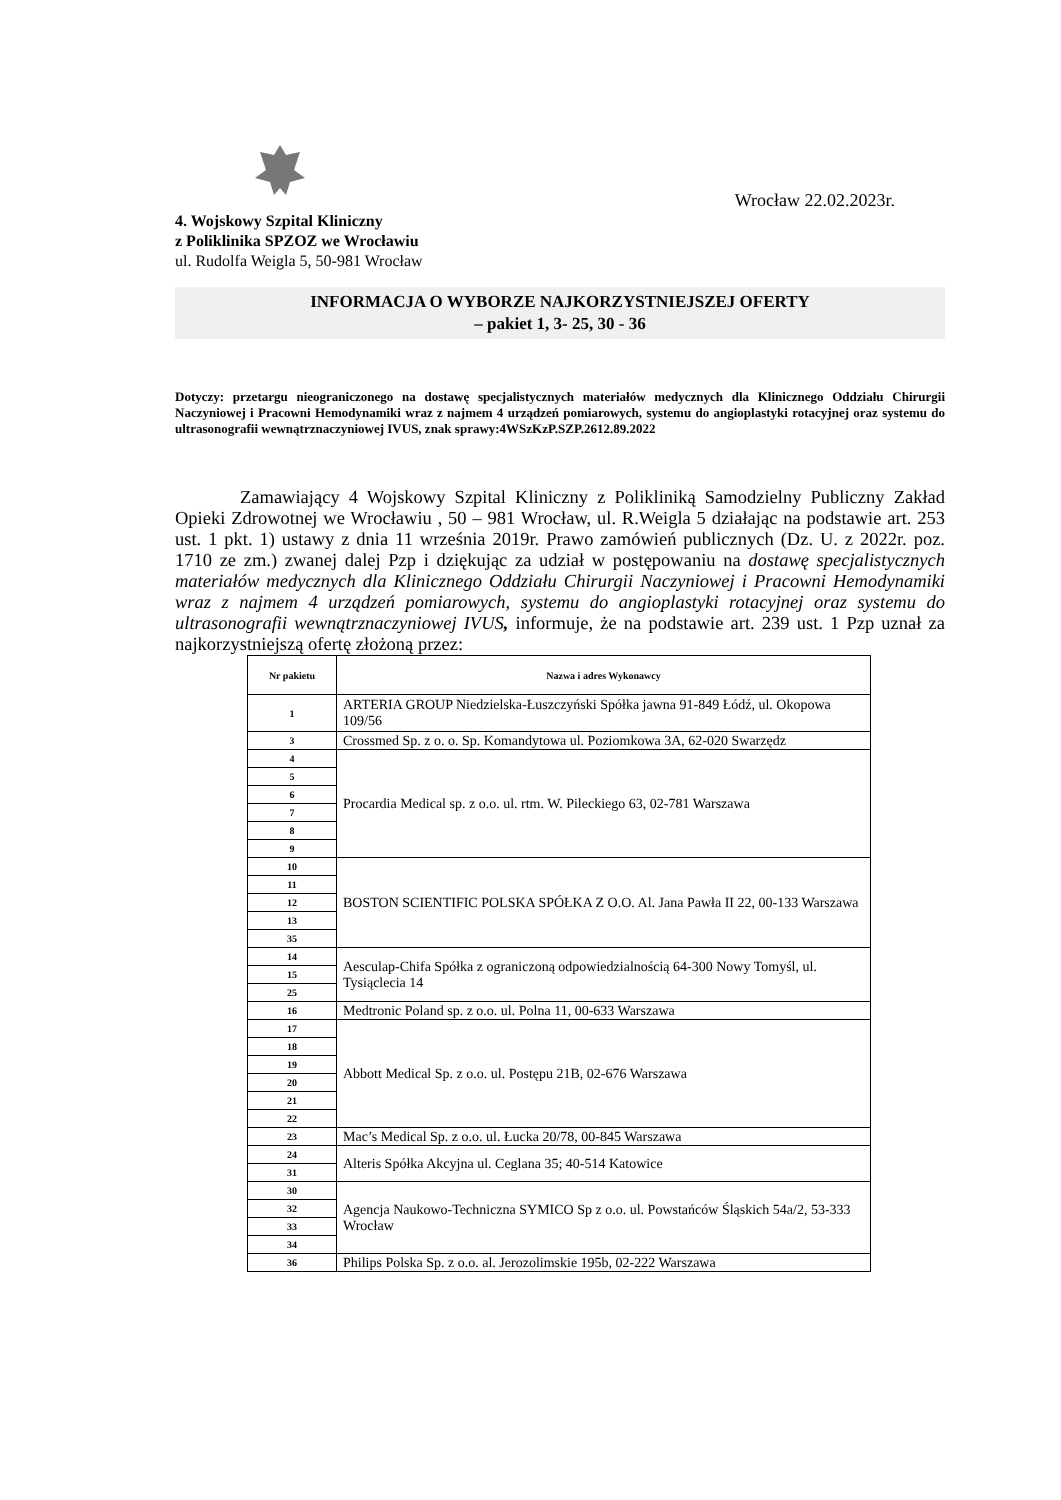Wrocław 22.02.2023r.
4. Wojskowy Szpital Kliniczny
z Poliklinika SPZOZ we Wrocławiu
ul. Rudolfa Weigla 5, 50-981 Wrocław
INFORMACJA O WYBORZE NAJKORZYSTNIEJSZEJ OFERTY
– pakiet 1, 3- 25, 30 - 36
Dotyczy: przetargu nieograniczonego na dostawę specjalistycznych materiałów medycznych dla Klinicznego Oddziału Chirurgii Naczyniowej i Pracowni Hemodynamiki wraz z najmem 4 urządzeń pomiarowych, systemu do angioplastyki rotacyjnej oraz systemu do ultrasonografii wewnątrznaczyniowej IVUS, znak sprawy:4WSzKzP.SZP.2612.89.2022
Zamawiający 4 Wojskowy Szpital Kliniczny z Polikliniką Samodzielny Publiczny Zakład Opieki Zdrowotnej we Wrocławiu , 50 – 981 Wrocław, ul. R.Weigla 5 działając na podstawie art. 253 ust. 1 pkt. 1) ustawy z dnia 11 września 2019r. Prawo zamówień publicznych (Dz. U. z 2022r. poz. 1710 ze zm.) zwanej dalej Pzp i dziękując za udział w postępowaniu na dostawę specjalistycznych materiałów medycznych dla Klinicznego Oddziału Chirurgii Naczyniowej i Pracowni Hemodynamiki wraz z najmem 4 urządzeń pomiarowych, systemu do angioplastyki rotacyjnej oraz systemu do ultrasonografii wewnątrznaczyniowej IVUS, informuje, że na podstawie art. 239 ust. 1 Pzp uznał za najkorzystniejszą ofertę złożoną przez:
| Nr pakietu | Nazwa i adres Wykonawcy |
| --- | --- |
| 1 | ARTERIA GROUP Niedzielska-Łuszczyński Spółka jawna 91-849 Łódź, ul. Okopowa 109/56 |
| 3 | Crossmed Sp. z o. o. Sp. Komandytowa ul. Poziomkowa 3A, 62-020 Swarzędz |
| 4 | Procardia Medical sp. z o.o. ul. rtm. W. Pileckiego 63, 02-781 Warszawa |
| 5 | |
| 6 | |
| 7 | |
| 8 | |
| 9 | |
| 10 | BOSTON SCIENTIFIC POLSKA SPÓŁKA Z O.O. Al. Jana Pawła II 22, 00-133 Warszawa |
| 11 | |
| 12 | |
| 13 | |
| 35 | |
| 14 | Aesculap-Chifa Spółka z ograniczoną odpowiedzialnością 64-300 Nowy Tomyśl, ul. Tysiąclecia 14 |
| 15 | |
| 25 | |
| 16 | Medtronic Poland sp. z o.o. ul. Polna 11, 00-633 Warszawa |
| 17 | Abbott Medical Sp. z o.o. ul. Postępu 21B, 02-676 Warszawa |
| 18 | |
| 19 | |
| 20 | |
| 21 | |
| 22 | |
| 23 | Mac’s Medical Sp. z o.o. ul. Łucka 20/78, 00-845 Warszawa |
| 24 | Alteris Spółka Akcyjna ul. Ceglana 35; 40-514 Katowice |
| 31 | |
| 30 | Agencja Naukowo-Techniczna SYMICO Sp z o.o. ul. Powstańców Śląskich 54a/2, 53-333 Wrocław |
| 32 | |
| 33 | |
| 34 | |
| 36 | Philips Polska Sp. z o.o. al. Jerozolimskie 195b, 02-222 Warszawa |